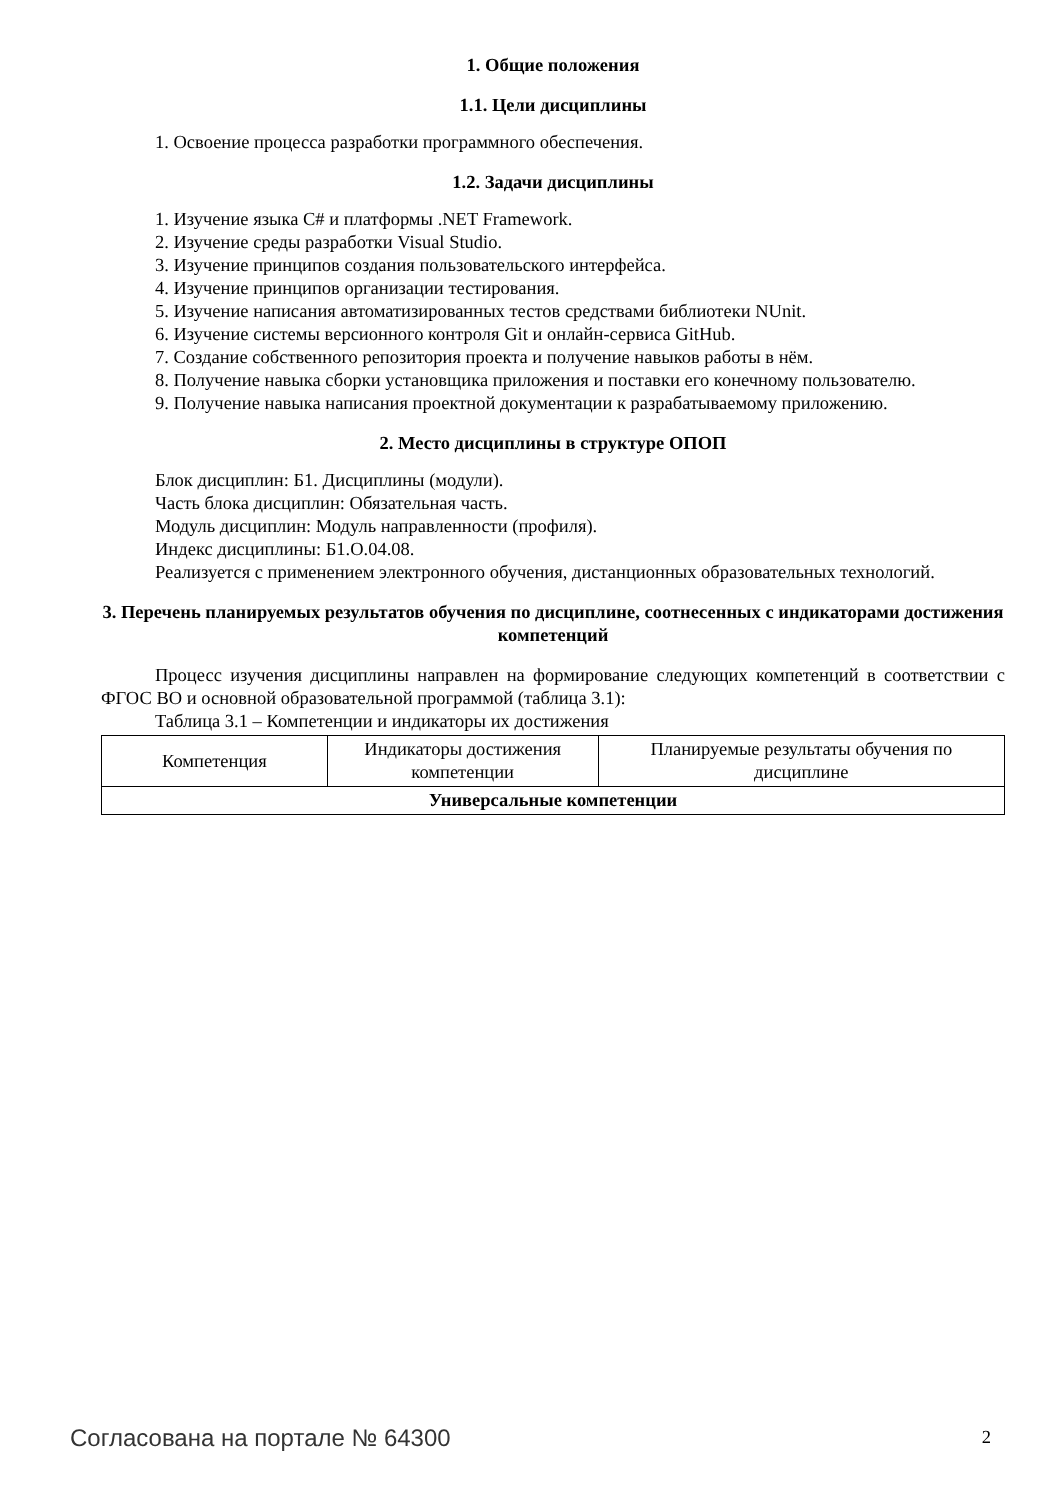1. Общие положения
1.1. Цели дисциплины
1. Освоение процесса разработки программного обеспечения.
1.2. Задачи дисциплины
1. Изучение языка C# и платформы .NET Framework.
2. Изучение среды разработки Visual Studio.
3. Изучение принципов создания пользовательского интерфейса.
4. Изучение принципов организации тестирования.
5. Изучение написания автоматизированных тестов средствами библиотеки NUnit.
6. Изучение системы версионного контроля Git и онлайн-сервиса GitHub.
7. Создание собственного репозитория проекта и получение навыков работы в нём.
8. Получение навыка сборки установщика приложения и поставки его конечному пользователю.
9. Получение навыка написания проектной документации к разрабатываемому приложению.
2. Место дисциплины в структуре ОПОП
Блок дисциплин: Б1. Дисциплины (модули).
Часть блока дисциплин: Обязательная часть.
Модуль дисциплин: Модуль направленности (профиля).
Индекс дисциплины: Б1.О.04.08.
Реализуется с применением электронного обучения, дистанционных образовательных технологий.
3. Перечень планируемых результатов обучения по дисциплине, соотнесенных с индикаторами достижения компетенций
Процесс изучения дисциплины направлен на формирование следующих компетенций в соответствии с ФГОС ВО и основной образовательной программой (таблица 3.1):
Таблица 3.1 – Компетенции и индикаторы их достижения
| Компетенция | Индикаторы достижения компетенции | Планируемые результаты обучения по дисциплине |
| Универсальные компетенции | | |
Согласована на портале № 64300 2